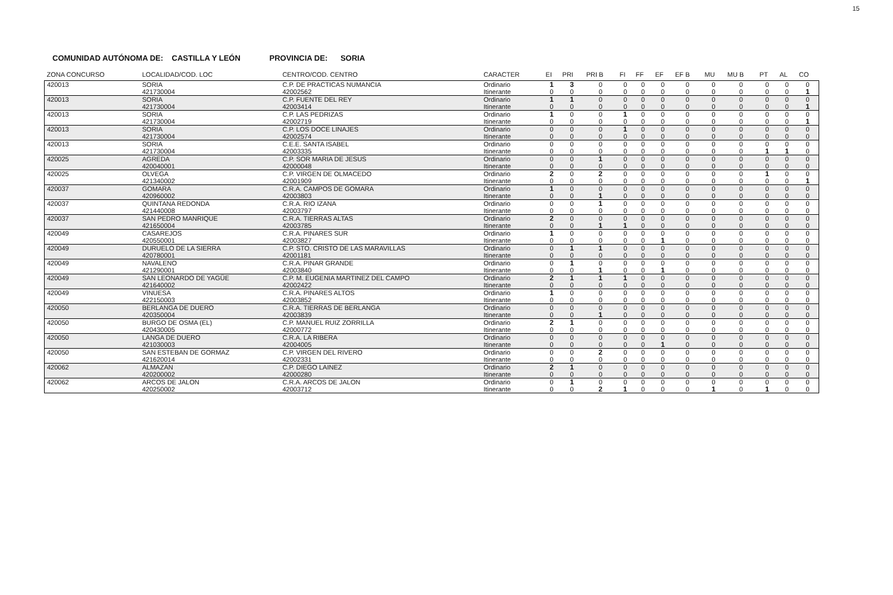15
COMUNIDAD AUTÓNOMA DE: CASTILLA Y LEÓN PROVINCIA DE: SORIA
| ZONA CONCURSO | LOCALIDAD/COD. LOC | CENTRO/COD. CENTRO | CARACTER | EI | PRI | PRI B | FI | FF | EF | EF B | MU | MU B | PT | AL | CO |
| --- | --- | --- | --- | --- | --- | --- | --- | --- | --- | --- | --- | --- | --- | --- | --- |
| 420013 | SORIA 421730004 | C.P. DE PRACTICAS NUMANCIA 42002562 | Ordinario Itinerante | 1 0 | 3 0 | 0 0 | 0 0 | 0 0 | 0 0 | 0 0 | 0 0 | 0 0 | 0 0 | 0 0 | 0 1 |
| 420013 | SORIA 421730004 | C.P. FUENTE DEL REY 42003414 | Ordinario Itinerante | 1 0 | 1 0 | 0 0 | 0 0 | 0 0 | 0 0 | 0 0 | 0 0 | 0 0 | 0 0 | 0 0 | 0 1 |
| 420013 | SORIA 421730004 | C.P. LAS PEDRIZAS 42002719 | Ordinario Itinerante | 1 0 | 0 0 | 0 0 | 1 0 | 0 0 | 0 0 | 0 0 | 0 0 | 0 0 | 0 0 | 0 0 | 0 1 |
| 420013 | SORIA 421730004 | C.P. LOS DOCE LINAJES 42002574 | Ordinario Itinerante | 0 0 | 0 0 | 0 0 | 1 0 | 0 0 | 0 0 | 0 0 | 0 0 | 0 0 | 0 0 | 0 0 | 0 0 |
| 420013 | SORIA 421730004 | C.E.E. SANTA ISABEL 42003335 | Ordinario Itinerante | 0 0 | 0 0 | 0 0 | 0 0 | 0 0 | 0 0 | 0 0 | 0 0 | 0 0 | 0 1 | 0 1 | 0 0 |
| 420025 | AGREDA 420040001 | C.P. SOR MARIA DE JESUS 42000048 | Ordinario Itinerante | 0 0 | 0 0 | 1 0 | 0 0 | 0 0 | 0 0 | 0 0 | 0 0 | 0 0 | 0 0 | 0 0 | 0 0 |
| 420025 | OLVEGA 421340002 | C.P. VIRGEN DE OLMACEDO 42001909 | Ordinario Itinerante | 2 0 | 0 0 | 2 0 | 0 0 | 0 0 | 0 0 | 0 0 | 0 0 | 0 0 | 1 0 | 0 0 | 0 1 |
| 420037 | GOMARA 420960002 | C.R.A. CAMPOS DE GOMARA 42003803 | Ordinario Itinerante | 1 0 | 0 0 | 0 1 | 0 0 | 0 0 | 0 0 | 0 0 | 0 0 | 0 0 | 0 0 | 0 0 | 0 0 |
| 420037 | QUINTANA REDONDA 421440008 | C.R.A. RIO IZANA 42003797 | Ordinario Itinerante | 0 0 | 0 0 | 1 0 | 0 0 | 0 0 | 0 0 | 0 0 | 0 0 | 0 0 | 0 0 | 0 0 | 0 0 |
| 420037 | SAN PEDRO MANRIQUE 421650004 | C.R.A. TIERRAS ALTAS 42003785 | Ordinario Itinerante | 2 0 | 0 0 | 0 1 | 0 1 | 0 0 | 0 0 | 0 0 | 0 0 | 0 0 | 0 0 | 0 0 | 0 0 |
| 420049 | CASAREJOS 420550001 | C.R.A. PINARES SUR 42003827 | Ordinario Itinerante | 1 0 | 0 0 | 0 0 | 0 0 | 0 0 | 0 1 | 0 0 | 0 0 | 0 0 | 0 0 | 0 0 | 0 0 |
| 420049 | DURUELO DE LA SIERRA 420780001 | C.P. STO. CRISTO DE LAS MARAVILLAS 42001181 | Ordinario Itinerante | 0 0 | 1 0 | 1 0 | 0 0 | 0 0 | 0 0 | 0 0 | 0 0 | 0 0 | 0 0 | 0 0 | 0 0 |
| 420049 | NAVALENO 421290001 | C.R.A. PINAR GRANDE 42003840 | Ordinario Itinerante | 0 0 | 1 0 | 0 1 | 0 0 | 0 0 | 0 1 | 0 0 | 0 0 | 0 0 | 0 0 | 0 0 | 0 0 |
| 420049 | SAN LEONARDO DE YAGÜE 421640002 | C.P. M. EUGENIA MARTINEZ DEL CAMPO 42002422 | Ordinario Itinerante | 2 0 | 1 0 | 1 0 | 1 0 | 0 0 | 0 0 | 0 0 | 0 0 | 0 0 | 0 0 | 0 0 | 0 0 |
| 420049 | VINUESA 422150003 | C.R.A. PINARES ALTOS 42003852 | Ordinario Itinerante | 1 0 | 0 0 | 0 0 | 0 0 | 0 0 | 0 0 | 0 0 | 0 0 | 0 0 | 0 0 | 0 0 | 0 0 |
| 420050 | BERLANGA DE DUERO 420350004 | C.R.A. TIERRAS DE BERLANGA 42003839 | Ordinario Itinerante | 0 0 | 0 0 | 0 1 | 0 0 | 0 0 | 0 0 | 0 0 | 0 0 | 0 0 | 0 0 | 0 0 | 0 0 |
| 420050 | BURGO DE OSMA (EL) 420430005 | C.P. MANUEL RUIZ ZORRILLA 42000772 | Ordinario Itinerante | 2 0 | 1 0 | 0 0 | 0 0 | 0 0 | 0 0 | 0 0 | 0 0 | 0 0 | 0 0 | 0 0 | 0 0 |
| 420050 | LANGA DE DUERO 421030003 | C.R.A. LA RIBERA 42004005 | Ordinario Itinerante | 0 0 | 0 0 | 0 0 | 0 0 | 0 0 | 0 1 | 0 0 | 0 0 | 0 0 | 0 0 | 0 0 | 0 0 |
| 420050 | SAN ESTEBAN DE GORMAZ 421620014 | C.P. VIRGEN DEL RIVERO 42002331 | Ordinario Itinerante | 0 0 | 0 0 | 2 0 | 0 0 | 0 0 | 0 0 | 0 0 | 0 0 | 0 0 | 0 0 | 0 0 | 0 0 |
| 420062 | ALMAZAN 420200002 | C.P. DIEGO LAINEZ 42000280 | Ordinario Itinerante | 2 0 | 1 0 | 0 0 | 0 0 | 0 0 | 0 0 | 0 0 | 0 0 | 0 0 | 0 0 | 0 0 | 0 0 |
| 420062 | ARCOS DE JALON 420250002 | C.R.A. ARCOS DE JALON 42003712 | Ordinario Itinerante | 0 0 | 1 0 | 0 2 | 0 1 | 0 0 | 0 0 | 0 0 | 0 1 | 0 0 | 0 1 | 0 0 | 0 0 |